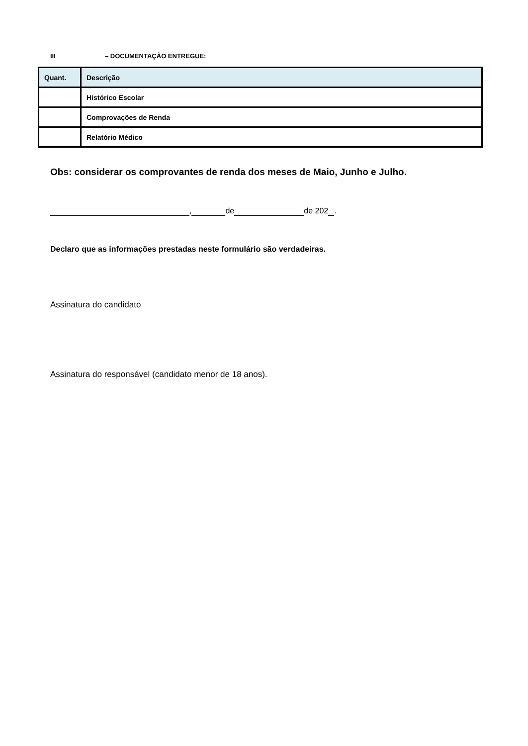III – DOCUMENTAÇÃO ENTREGUE:
| Quant. | Descrição |
| --- | --- |
| | Histórico Escolar |
| | Comprovações de Renda |
| | Relatório Médico |
Obs: considerar os comprovantes de renda dos meses de Maio, Junho e Julho.
, de de 202 .
Declaro que as informações prestadas neste formulário são verdadeiras.
Assinatura do candidato
Assinatura do responsável (candidato menor de 18 anos).